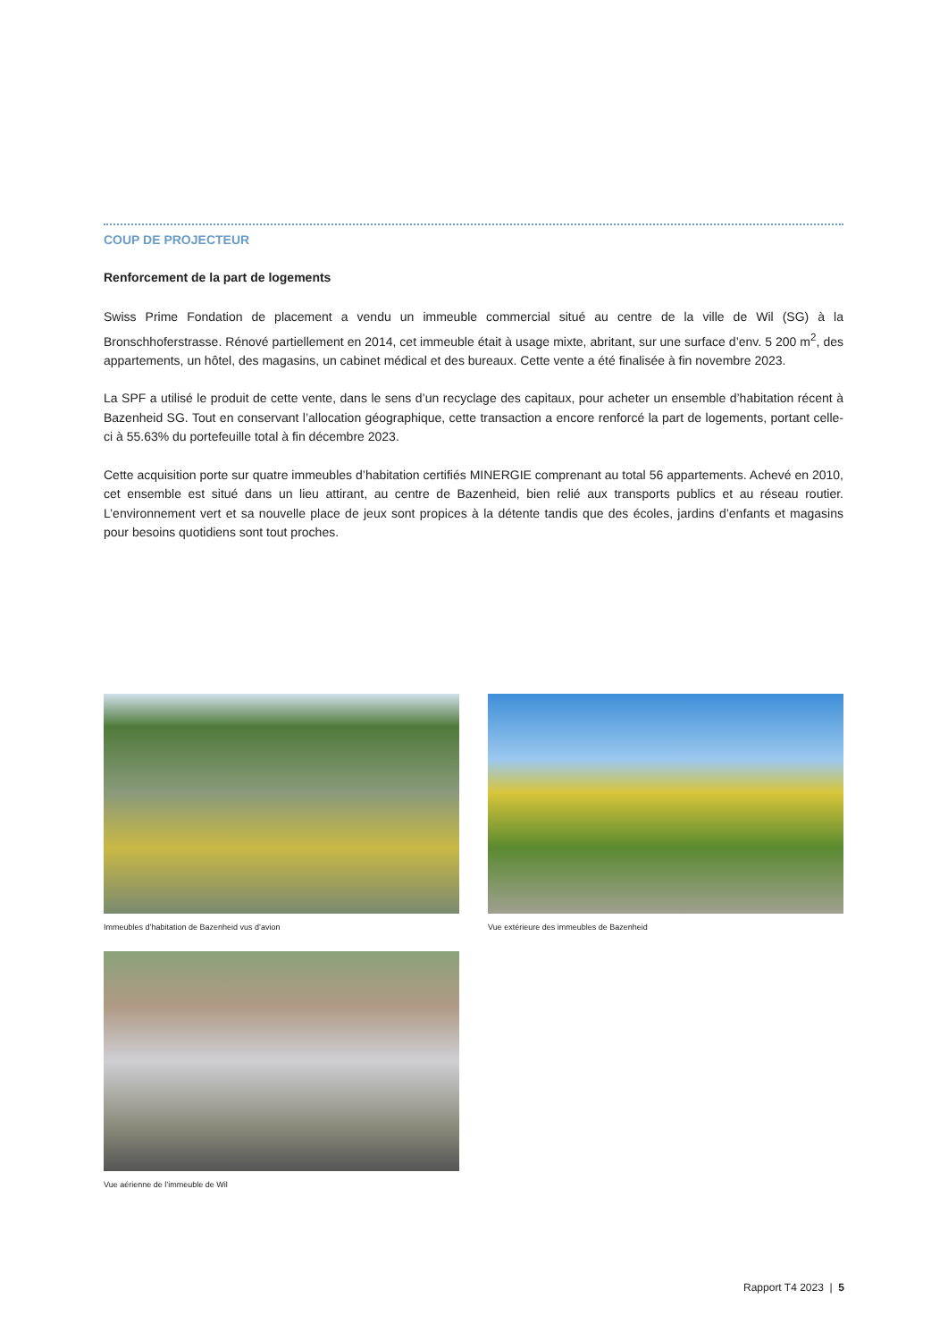COUP DE PROJECTEUR
Renforcement de la part de logements
Swiss Prime Fondation de placement a vendu un immeuble commercial situé au centre de la ville de Wil (SG) à la Bronschhoferstrasse. Rénové partiellement en 2014, cet immeuble était à usage mixte, abritant, sur une surface d’env. 5 200 m<sup>2</sup>, des appartements, un hôtel, des magasins, un cabinet médical et des bureaux. Cette vente a été finalisée à fin novembre 2023.
La SPF a utilisé le produit de cette vente, dans le sens d’un recyclage des capitaux, pour acheter un ensemble d’habitation récent à Bazenheid SG. Tout en conservant l’allocation géographique, cette transaction a encore renforcé la part de logements, portant celle-ci à 55.63% du portefeuille total à fin décembre 2023.
Cette acquisition porte sur quatre immeubles d’habitation certifiés MINERGIE comprenant au total 56 appartements. Achevé en 2010, cet ensemble est situé dans un lieu attirant, au centre de Bazenheid, bien relié aux transports publics et au réseau routier. L’environnement vert et sa nouvelle place de jeux sont propices à la détente tandis que des écoles, jardins d’enfants et magasins pour besoins quotidiens sont tout proches.
Immeubles d’habitation de Bazenheid vus d’avion
Vue extérieure des immeubles de Bazenheid
Vue aérienne de l’immeuble de Wil
Rapport T4 2023 | 5